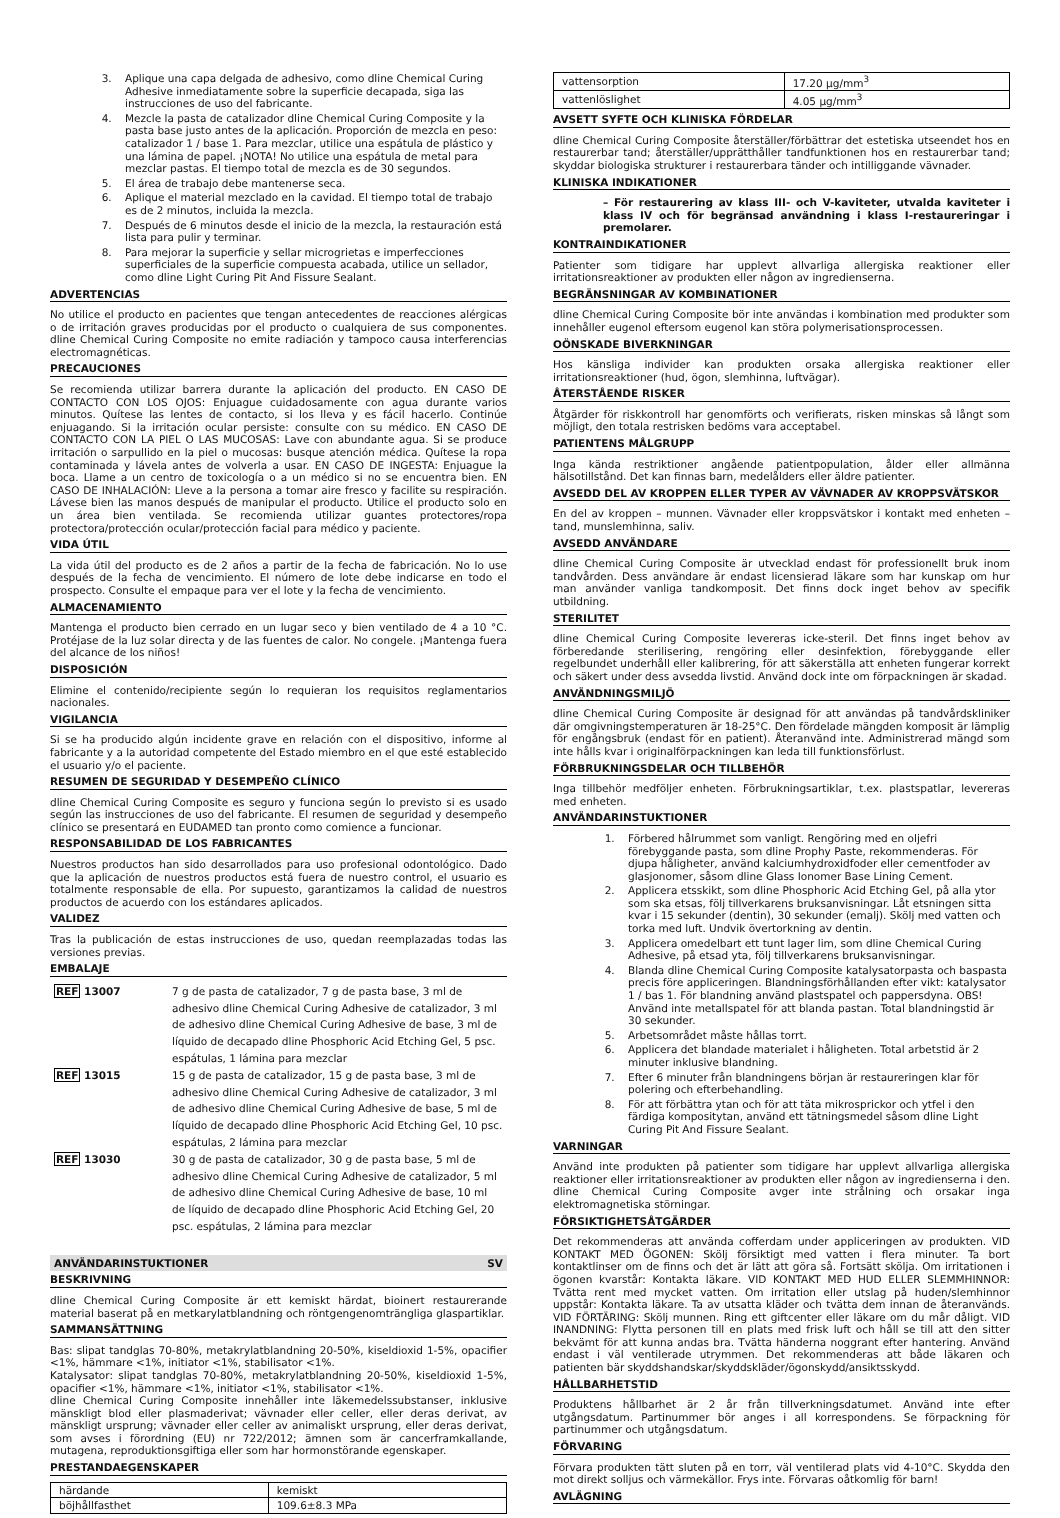3. Aplique una capa delgada de adhesivo, como dline Chemical Curing Adhesive inmediatamente sobre la superficie decapada, siga las instrucciones de uso del fabricante.
4. Mezcle la pasta de catalizador dline Chemical Curing Composite y la pasta base justo antes de la aplicación. Proporción de mezcla en peso: catalizador 1 / base 1. Para mezclar, utilice una espátula de plástico y una lámina de papel. ¡NOTA! No utilice una espátula de metal para mezclar pastas. El tiempo total de mezcla es de 30 segundos.
5. El área de trabajo debe mantenerse seca.
6. Aplique el material mezclado en la cavidad. El tiempo total de trabajo es de 2 minutos, incluida la mezcla.
7. Después de 6 minutos desde el inicio de la mezcla, la restauración está lista para pulir y terminar.
8. Para mejorar la superficie y sellar microgrietas e imperfecciones superficiales de la superficie compuesta acabada, utilice un sellador, como dline Light Curing Pit And Fissure Sealant.
ADVERTENCIAS
No utilice el producto en pacientes que tengan antecedentes de reacciones alérgicas o de irritación graves producidas por el producto o cualquiera de sus componentes. dline Chemical Curing Composite no emite radiación y tampoco causa interferencias electromagnéticas.
PRECAUCIONES
Se recomienda utilizar barrera durante la aplicación del producto. EN CASO DE CONTACTO CON LOS OJOS: Enjuague cuidadosamente con agua durante varios minutos. Quítese las lentes de contacto, si los lleva y es fácil hacerlo. Continúe enjuagando. Si la irritación ocular persiste: consulte con su médico. EN CASO DE CONTACTO CON LA PIEL O LAS MUCOSAS: Lave con abundante agua. Si se produce irritación o sarpullido en la piel o mucosas: busque atención médica. Quítese la ropa contaminada y lávela antes de volverla a usar. EN CASO DE INGESTA: Enjuague la boca. Llame a un centro de toxicología o a un médico si no se encuentra bien. EN CASO DE INHALACIÓN: Lleve a la persona a tomar aire fresco y facilite su respiración. Lávese bien las manos después de manipular el producto. Utilice el producto solo en un área bien ventilada. Se recomienda utilizar guantes protectores/ropa protectora/protección ocular/protección facial para médico y paciente.
VIDA ÚTIL
La vida útil del producto es de 2 años a partir de la fecha de fabricación. No lo use después de la fecha de vencimiento. El número de lote debe indicarse en todo el prospecto. Consulte el empaque para ver el lote y la fecha de vencimiento.
ALMACENAMIENTO
Mantenga el producto bien cerrado en un lugar seco y bien ventilado de 4 a 10 °C. Protéjase de la luz solar directa y de las fuentes de calor. No congele. ¡Mantenga fuera del alcance de los niños!
DISPOSICIÓN
Elimine el contenido/recipiente según lo requieran los requisitos reglamentarios nacionales.
VIGILANCIA
Si se ha producido algún incidente grave en relación con el dispositivo, informe al fabricante y a la autoridad competente del Estado miembro en el que esté establecido el usuario y/o el paciente.
RESUMEN DE SEGURIDAD Y DESEMPEÑO CLÍNICO
dline Chemical Curing Composite es seguro y funciona según lo previsto si es usado según las instrucciones de uso del fabricante. El resumen de seguridad y desempeño clínico se presentará en EUDAMED tan pronto como comience a funcionar.
RESPONSABILIDAD DE LOS FABRICANTES
Nuestros productos han sido desarrollados para uso profesional odontológico. Dado que la aplicación de nuestros productos está fuera de nuestro control, el usuario es totalmente responsable de ella. Por supuesto, garantizamos la calidad de nuestros productos de acuerdo con los estándares aplicados.
VALIDEZ
Tras la publicación de estas instrucciones de uso, quedan reemplazadas todas las versiones previas.
EMBALAJE
| REF 13007 | 7 g de pasta de catalizador, 7 g de pasta base, 3 ml de adhesivo dline Chemical Curing Adhesive de catalizador, 3 ml de adhesivo dline Chemical Curing Adhesive de base, 3 ml de líquido de decapado dline Phosphoric Acid Etching Gel, 5 psc. espátulas, 1 lámina para mezclar |
| REF 13015 | 15 g de pasta de catalizador, 15 g de pasta base, 3 ml de adhesivo dline Chemical Curing Adhesive de catalizador, 3 ml de adhesivo dline Chemical Curing Adhesive de base, 5 ml de líquido de decapado dline Phosphoric Acid Etching Gel, 10 psc. espátulas, 2 lámina para mezclar |
| REF 13030 | 30 g de pasta de catalizador, 30 g de pasta base, 5 ml de adhesivo dline Chemical Curing Adhesive de catalizador, 5 ml de adhesivo dline Chemical Curing Adhesive de base, 10 ml de líquido de decapado dline Phosphoric Acid Etching Gel, 20 psc. espátulas, 2 lámina para mezclar |
ANVÄNDARINSTUKTIONER SV
BESKRIVNING
dline Chemical Curing Composite är ett kemiskt härdat, bioinert restaurerande material baserat på en metkarylatblandning och röntgengenomträngliga glaspartiklar.
SAMMANSÄTTNING
Bas: slipat tandglas 70-80%, metakrylatblandning 20-50%, kiseldioxid 1-5%, opacifier <1%, hämmare <1%, initiator <1%, stabilisator <1%.
Katalysator: slipat tandglas 70-80%, metakrylatblandning 20-50%, kiseldioxid 1-5%, opacifier <1%, hämmare <1%, initiator <1%, stabilisator <1%.
dline Chemical Curing Composite innehåller inte läkemedelssubstanser, inklusive mänskligt blod eller plasmaderivat; vävnader eller celler, eller deras derivat, av mänskligt ursprung; vävnader eller celler av animaliskt ursprung, eller deras derivat, som avses i förordning (EU) nr 722/2012; ämnen som är cancerframkallande, mutagena, reproduktionsgiftiga eller som har hormonstörande egenskaper.
PRESTANDAEGENSKAPER
| härdande | kemiskt |
| böjhållfasthet | 109.6±8.3 MPa |
| vattensorption | 17.20 µg/mm<sup>3</sup> |
| vattenlöslighet | 4.05 µg/mm<sup>3</sup> |
AVSETT SYFTE OCH KLINISKA FÖRDELAR
dline Chemical Curing Composite återställer/förbättrar det estetiska utseendet hos en restaurerbar tand; återställer/upprätthåller tandfunktionen hos en restaurerbar tand; skyddar biologiska strukturer i restaurerbara tänder och intilliggande vävnader.
KLINISKA INDIKATIONER
– För restaurering av klass III- och V-kaviteter, utvalda kaviteter i klass IV och för begränsad användning i klass I-restaureringar i premolarer.
KONTRAINDIKATIONER
Patienter som tidigare har upplevt allvarliga allergiska reaktioner eller irritationsreaktioner av produkten eller någon av ingredienserna.
BEGRÄNSNINGAR AV KOMBINATIONER
dline Chemical Curing Composite bör inte användas i kombination med produkter som innehåller eugenol eftersom eugenol kan störa polymerisationsprocessen.
OÖNSKADE BIVERKNINGAR
Hos känsliga individer kan produkten orsaka allergiska reaktioner eller irritationsreaktioner (hud, ögon, slemhinna, luftvägar).
ÅTERSTÅENDE RISKER
Åtgärder för riskkontroll har genomförts och verifierats, risken minskas så långt som möjligt, den totala restrisken bedöms vara acceptabel.
PATIENTENS MÅLGRUPP
Inga kända restriktioner angående patientpopulation, ålder eller allmänna hälsotillstånd. Det kan finnas barn, medelålders eller äldre patienter.
AVSEDD DEL AV KROPPEN ELLER TYPER AV VÄVNADER AV KROPPSVÄTSKOR
En del av kroppen – munnen. Vävnader eller kroppsvätskor i kontakt med enheten – tand, munslemhinna, saliv.
AVSEDD ANVÄNDARE
dline Chemical Curing Composite är utvecklad endast för professionellt bruk inom tandvården. Dess användare är endast licensierad läkare som har kunskap om hur man använder vanliga tandkomposit. Det finns dock inget behov av specifik utbildning.
STERILITET
dline Chemical Curing Composite levereras icke-steril. Det finns inget behov av förberedande sterilisering, rengöring eller desinfektion, förebyggande eller regelbundet underhåll eller kalibrering, för att säkerställa att enheten fungerar korrekt och säkert under dess avsedda livstid. Använd dock inte om förpackningen är skadad.
ANVÄNDNINGSMILJÖ
dline Chemical Curing Composite är designad för att användas på tandvårdskliniker där omgivningstemperaturen är 18-25°C. Den fördelade mängden komposit är lämplig för engångsbruk (endast för en patient). Återanvänd inte. Administrerad mängd som inte hålls kvar i originalförpackningen kan leda till funktionsförlust.
FÖRBRUKNINGSDELAR OCH TILLBEHÖR
Inga tillbehör medföljer enheten. Förbrukningsartiklar, t.ex. plastspatlar, levereras med enheten.
ANVÄNDARINSTUKTIONER
1. Förbered hålrummet som vanligt. Rengöring med en oljefri förebyggande pasta, som dline Prophy Paste, rekommenderas. För djupa håligheter, använd kalciumhydroxidfoder eller cementfoder av glasjonomer, såsom dline Glass Ionomer Base Lining Cement.
2. Applicera etsskikt, som dline Phosphoric Acid Etching Gel, på alla ytor som ska etsas, följ tillverkarens bruksanvisningar. Låt etsningen sitta kvar i 15 sekunder (dentin), 30 sekunder (emalj). Skölj med vatten och torka med luft. Undvik övertorkning av dentin.
3. Applicera omedelbart ett tunt lager lim, som dline Chemical Curing Adhesive, på etsad yta, följ tillverkarens bruksanvisningar.
4. Blanda dline Chemical Curing Composite katalysatorpasta och baspasta precis före appliceringen. Blandningsförhållanden efter vikt: katalysator 1 / bas 1. För blandning använd plastspatel och pappersdyna. OBS! Använd inte metallspatel för att blanda pastan. Total blandningstid är 30 sekunder.
5. Arbetsområdet måste hållas torrt.
6. Applicera det blandade materialet i håligheten. Total arbetstid är 2 minuter inklusive blandning.
7. Efter 6 minuter från blandningens början är restaureringen klar för polering och efterbehandling.
8. För att förbättra ytan och för att täta mikrosprickor och ytfel i den färdiga kompositytan, använd ett tätningsmedel såsom dline Light Curing Pit And Fissure Sealant.
VARNINGAR
Använd inte produkten på patienter som tidigare har upplevt allvarliga allergiska reaktioner eller irritationsreaktioner av produkten eller någon av ingredienserna i den. dline Chemical Curing Composite avger inte strålning och orsakar inga elektromagnetiska störningar.
FÖRSIKTIGHETSÅTGÄRDER
Det rekommenderas att använda cofferdam under appliceringen av produkten. VID KONTAKT MED ÖGONEN: Skölj försiktigt med vatten i flera minuter. Ta bort kontaktlinser om de finns och det är lätt att göra så. Fortsätt skölja. Om irritationen i ögonen kvarstår: Kontakta läkare. VID KONTAKT MED HUD ELLER SLEMMHINNOR: Tvätta rent med mycket vatten. Om irritation eller utslag på huden/slemhinnor uppstår: Kontakta läkare. Ta av utsatta kläder och tvätta dem innan de återanvänds. VID FÖRTÄRING: Skölj munnen. Ring ett giftcenter eller läkare om du mår dåligt. VID INANDNING: Flytta personen till en plats med frisk luft och håll se till att den sitter bekvämt för att kunna andas bra. Tvätta händerna noggrant efter hantering. Använd endast i väl ventilerade utrymmen. Det rekommenderas att både läkaren och patienten bär skyddshandskar/skyddskläder/ögonskydd/ansiktsskydd.
HÅLLBARHETSTID
Produktens hållbarhet är 2 år från tillverkningsdatumet. Använd inte efter utgångsdatum. Partinummer bör anges i all korrespondens. Se förpackning för partinummer och utgångsdatum.
FÖRVARING
Förvara produkten tätt sluten på en torr, väl ventilerad plats vid 4-10°C. Skydda den mot direkt solljus och värmekällor. Frys inte. Förvaras oåtkomlig för barn!
AVLÄGNING